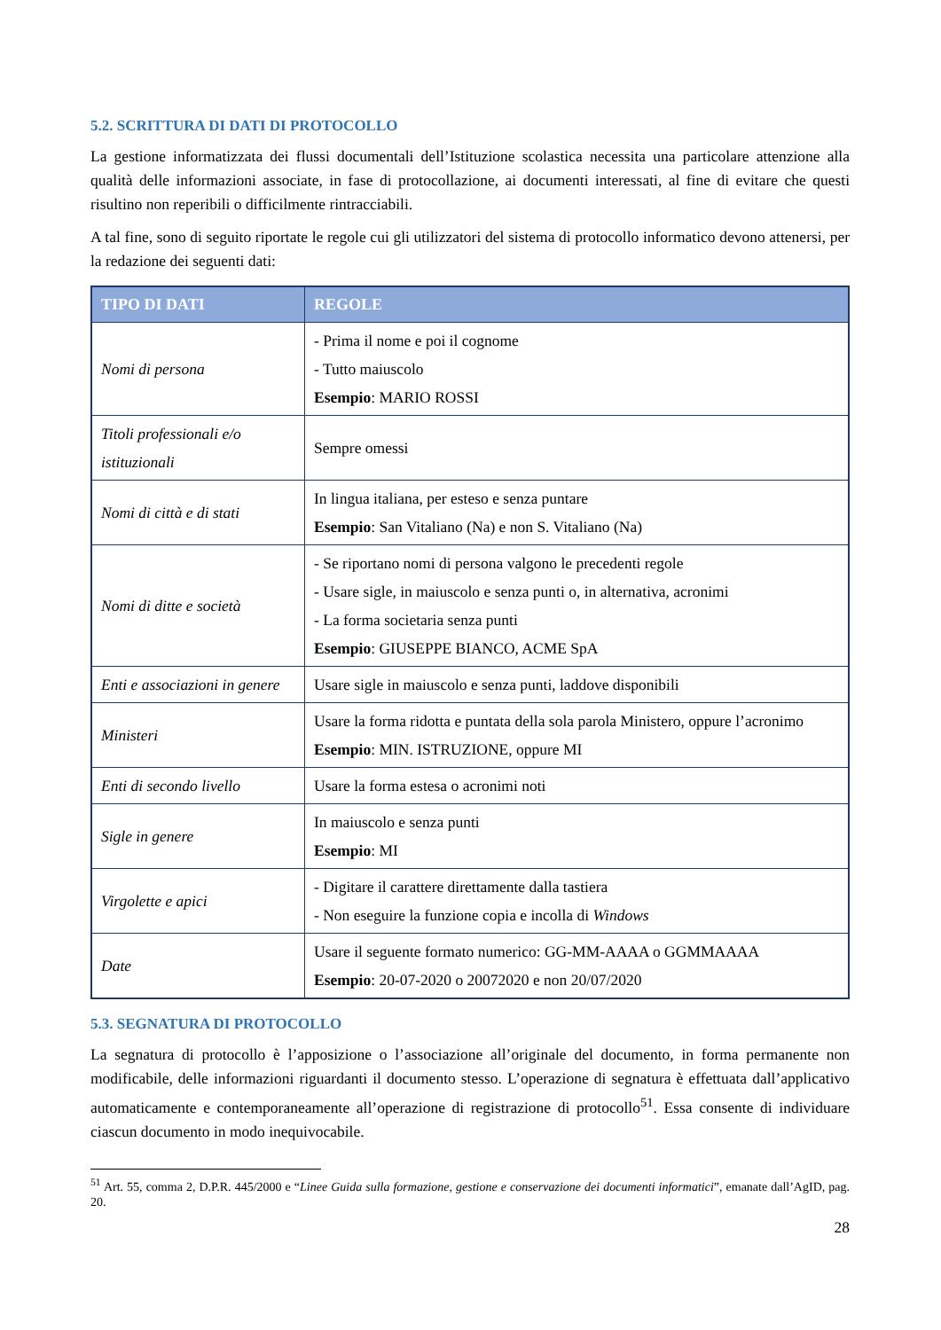5.2. SCRITTURA DI DATI DI PROTOCOLLO
La gestione informatizzata dei flussi documentali dell’Istituzione scolastica necessita una particolare attenzione alla qualità delle informazioni associate, in fase di protocollazione, ai documenti interessati, al fine di evitare che questi risultino non reperibili o difficilmente rintracciabili.
A tal fine, sono di seguito riportate le regole cui gli utilizzatori del sistema di protocollo informatico devono attenersi, per la redazione dei seguenti dati:
| TIPO DI DATI | REGOLE |
| --- | --- |
| Nomi di persona | - Prima il nome e poi il cognome - Tutto maiuscolo Esempio : MARIO ROSSI |
| Titoli professionali e/o istituzionali | Sempre omessi |
| Nomi di città e di stati | In lingua italiana, per esteso e senza puntare Esempio : San Vitaliano (Na) e non S. Vitaliano (Na) |
| Nomi di ditte e società | - Se riportano nomi di persona valgono le precedenti regole - Usare sigle, in maiuscolo e senza punti o, in alternativa, acronimi - La forma societaria senza punti Esempio : GIUSEPPE BIANCO, ACME SpA |
| Enti e associazioni in genere | Usare sigle in maiuscolo e senza punti, laddove disponibili |
| Ministeri | Usare la forma ridotta e puntata della sola parola Ministero, oppure l’acronimo Esempio : MIN. ISTRUZIONE, oppure MI |
| Enti di secondo livello | Usare la forma estesa o acronimi noti |
| Sigle in genere | In maiuscolo e senza punti Esempio : MI |
| Virgolette e apici | - Digitare il carattere direttamente dalla tastiera - Non eseguire la funzione copia e incolla di Windows |
| Date | Usare il seguente formato numerico: GG-MM-AAAA o GGMMAAAA Esempio : 20-07-2020 o 20072020 e non 20/07/2020 |
5.3. SEGNATURA DI PROTOCOLLO
La segnatura di protocollo è l’apposizione o l’associazione all’originale del documento, in forma permanente non modificabile, delle informazioni riguardanti il documento stesso. L’operazione di segnatura è effettuata dall’applicativo automaticamente e contemporaneamente all’operazione di registrazione di protocollo<sup>51</sup>. Essa consente di individuare ciascun documento in modo inequivocabile.
<sup>51</sup> Art. 55, comma 2, D.P.R. 445/2000 e “Linee Guida sulla formazione, gestione e conservazione dei documenti informatici”, emanate dall’AgID, pag. 20.
28